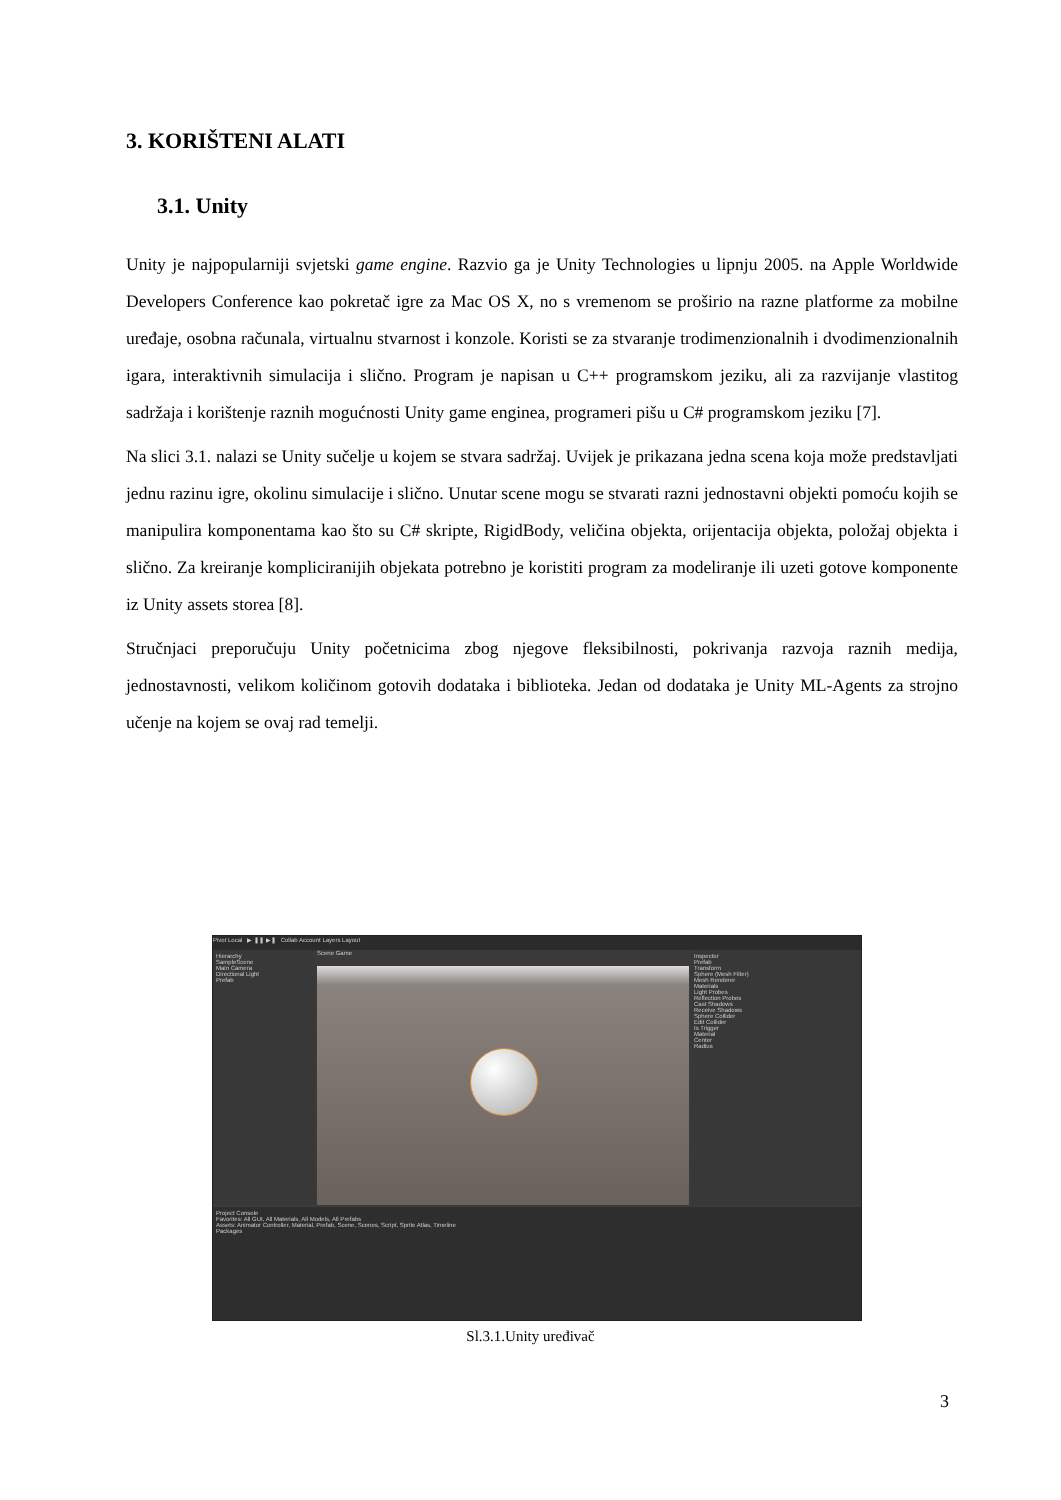3. KORIŠTENI ALATI
3.1. Unity
Unity je najpopularniji svjetski game engine. Razvio ga je Unity Technologies u lipnju 2005. na Apple Worldwide Developers Conference kao pokretač igre za Mac OS X, no s vremenom se proširio na razne platforme za mobilne uređaje, osobna računala, virtualnu stvarnost i konzole. Koristi se za stvaranje trodimenzionalnih i dvodimenzionalnih igara, interaktivnih simulacija i slično. Program je napisan u C++ programskom jeziku, ali za razvijanje vlastitog sadržaja i korištenje raznih mogućnosti Unity game enginea, programeri pišu u C# programskom jeziku [7].
Na slici 3.1. nalazi se Unity sučelje u kojem se stvara sadržaj. Uvijek je prikazana jedna scena koja može predstavljati jednu razinu igre, okolinu simulacije i slično. Unutar scene mogu se stvarati razni jednostavni objekti pomoću kojih se manipulira komponentama kao što su C# skripte, RigidBody, veličina objekta, orijentacija objekta, položaj objekta i slično. Za kreiranje kompliciranijih objekata potrebno je koristiti program za modeliranje ili uzeti gotove komponente iz Unity assets storea [8].
Stručnjaci preporučuju Unity početnicima zbog njegove fleksibilnosti, pokrivanja razvoja raznih medija, jednostavnosti, velikom količinom gotovih dodataka i biblioteka. Jedan od dodataka je Unity ML-Agents za strojno učenje na kojem se ovaj rad temelji.
Pivot Local ▶ ❚❚ ▶❚ Collab Account Layers Layout
Hierarchy
SampleScene
Main Camera
Directional Light
Prefab
Scene Game
Inspector
Prefab
Transform
Sphere (Mesh Filter)
Mesh Renderer
Materials
Light Probes
Reflection Probes
Cast Shadows
Receive Shadows
Sphere Collider
Edit Collider
Is Trigger
Material
Center
Radius
Project Console
Favorites: All GUI, All Materials, All Models, All Prefabs
Assets: Animator Controller, Material, Prefab, Scene, Scenes, Script, Sprite Atlas, Timeline
Packages
Sl.3.1.Unity uređivač
3